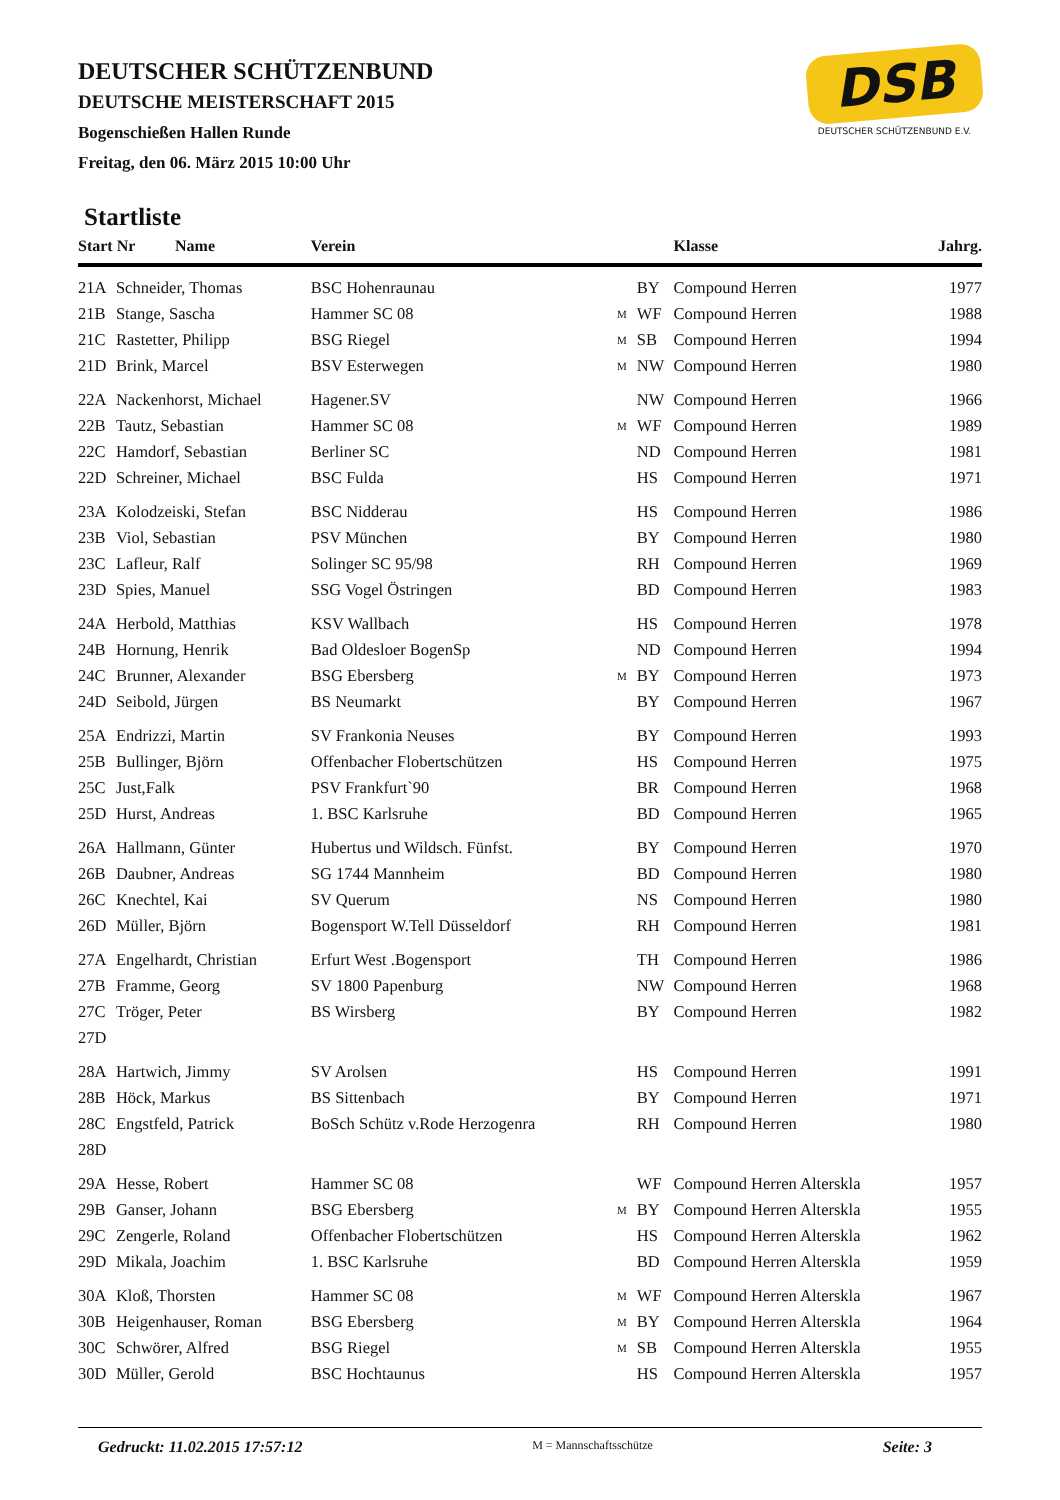DEUTSCHER SCHÜTZENBUND
DEUTSCHE MEISTERSCHAFT 2015
Bogenschießen Hallen Runde
Freitag, den 06. März 2015 10:00 Uhr
DSB
DEUTSCHER SCHÜTZENBUND E.V.
Startliste
| Start Nr Name | | Verein | | | Klasse | Jahrg. |
| --- | --- | --- | --- | --- | --- | --- |
| 21A | Schneider, Thomas | BSC Hohenraunau | | BY | Compound Herren | 1977 |
| 21B | Stange, Sascha | Hammer SC 08 | M | WF | Compound Herren | 1988 |
| 21C | Rastetter, Philipp | BSG Riegel | M | SB | Compound Herren | 1994 |
| 21D | Brink, Marcel | BSV Esterwegen | M | NW | Compound Herren | 1980 |
| 22A | Nackenhorst, Michael | Hagener.SV | | NW | Compound Herren | 1966 |
| 22B | Tautz, Sebastian | Hammer SC 08 | M | WF | Compound Herren | 1989 |
| 22C | Hamdorf, Sebastian | Berliner SC | | ND | Compound Herren | 1981 |
| 22D | Schreiner, Michael | BSC Fulda | | HS | Compound Herren | 1971 |
| 23A | Kolodzeiski, Stefan | BSC Nidderau | | HS | Compound Herren | 1986 |
| 23B | Viol, Sebastian | PSV München | | BY | Compound Herren | 1980 |
| 23C | Lafleur, Ralf | Solinger SC 95/98 | | RH | Compound Herren | 1969 |
| 23D | Spies, Manuel | SSG Vogel Östringen | | BD | Compound Herren | 1983 |
| 24A | Herbold, Matthias | KSV Wallbach | | HS | Compound Herren | 1978 |
| 24B | Hornung, Henrik | Bad Oldesloer BogenSp | | ND | Compound Herren | 1994 |
| 24C | Brunner, Alexander | BSG Ebersberg | M | BY | Compound Herren | 1973 |
| 24D | Seibold, Jürgen | BS Neumarkt | | BY | Compound Herren | 1967 |
| 25A | Endrizzi, Martin | SV Frankonia Neuses | | BY | Compound Herren | 1993 |
| 25B | Bullinger, Björn | Offenbacher Flobertschützen | | HS | Compound Herren | 1975 |
| 25C | Just,Falk | PSV Frankfurt`90 | | BR | Compound Herren | 1968 |
| 25D | Hurst, Andreas | 1. BSC Karlsruhe | | BD | Compound Herren | 1965 |
| 26A | Hallmann, Günter | Hubertus und Wildsch. Fünfst. | | BY | Compound Herren | 1970 |
| 26B | Daubner, Andreas | SG 1744 Mannheim | | BD | Compound Herren | 1980 |
| 26C | Knechtel, Kai | SV Querum | | NS | Compound Herren | 1980 |
| 26D | Müller, Björn | Bogensport W.Tell Düsseldorf | | RH | Compound Herren | 1981 |
| 27A | Engelhardt, Christian | Erfurt West .Bogensport | | TH | Compound Herren | 1986 |
| 27B | Framme, Georg | SV 1800 Papenburg | | NW | Compound Herren | 1968 |
| 27C | Tröger, Peter | BS Wirsberg | | BY | Compound Herren | 1982 |
| 27D | | | | | | |
| 28A | Hartwich, Jimmy | SV Arolsen | | HS | Compound Herren | 1991 |
| 28B | Höck, Markus | BS Sittenbach | | BY | Compound Herren | 1971 |
| 28C | Engstfeld, Patrick | BoSch Schütz v.Rode Herzogenra | | RH | Compound Herren | 1980 |
| 28D | | | | | | |
| 29A | Hesse, Robert | Hammer SC 08 | | WF | Compound Herren Alterskla | 1957 |
| 29B | Ganser, Johann | BSG Ebersberg | M | BY | Compound Herren Alterskla | 1955 |
| 29C | Zengerle, Roland | Offenbacher Flobertschützen | | HS | Compound Herren Alterskla | 1962 |
| 29D | Mikala, Joachim | 1. BSC Karlsruhe | | BD | Compound Herren Alterskla | 1959 |
| 30A | Kloß, Thorsten | Hammer SC 08 | M | WF | Compound Herren Alterskla | 1967 |
| 30B | Heigenhauser, Roman | BSG Ebersberg | M | BY | Compound Herren Alterskla | 1964 |
| 30C | Schwörer, Alfred | BSG Riegel | M | SB | Compound Herren Alterskla | 1955 |
| 30D | Müller, Gerold | BSC Hochtaunus | | HS | Compound Herren Alterskla | 1957 |
Gedruckt: 11.02.2015 17:57:12 M = Mannschaftsschütze Seite: 3